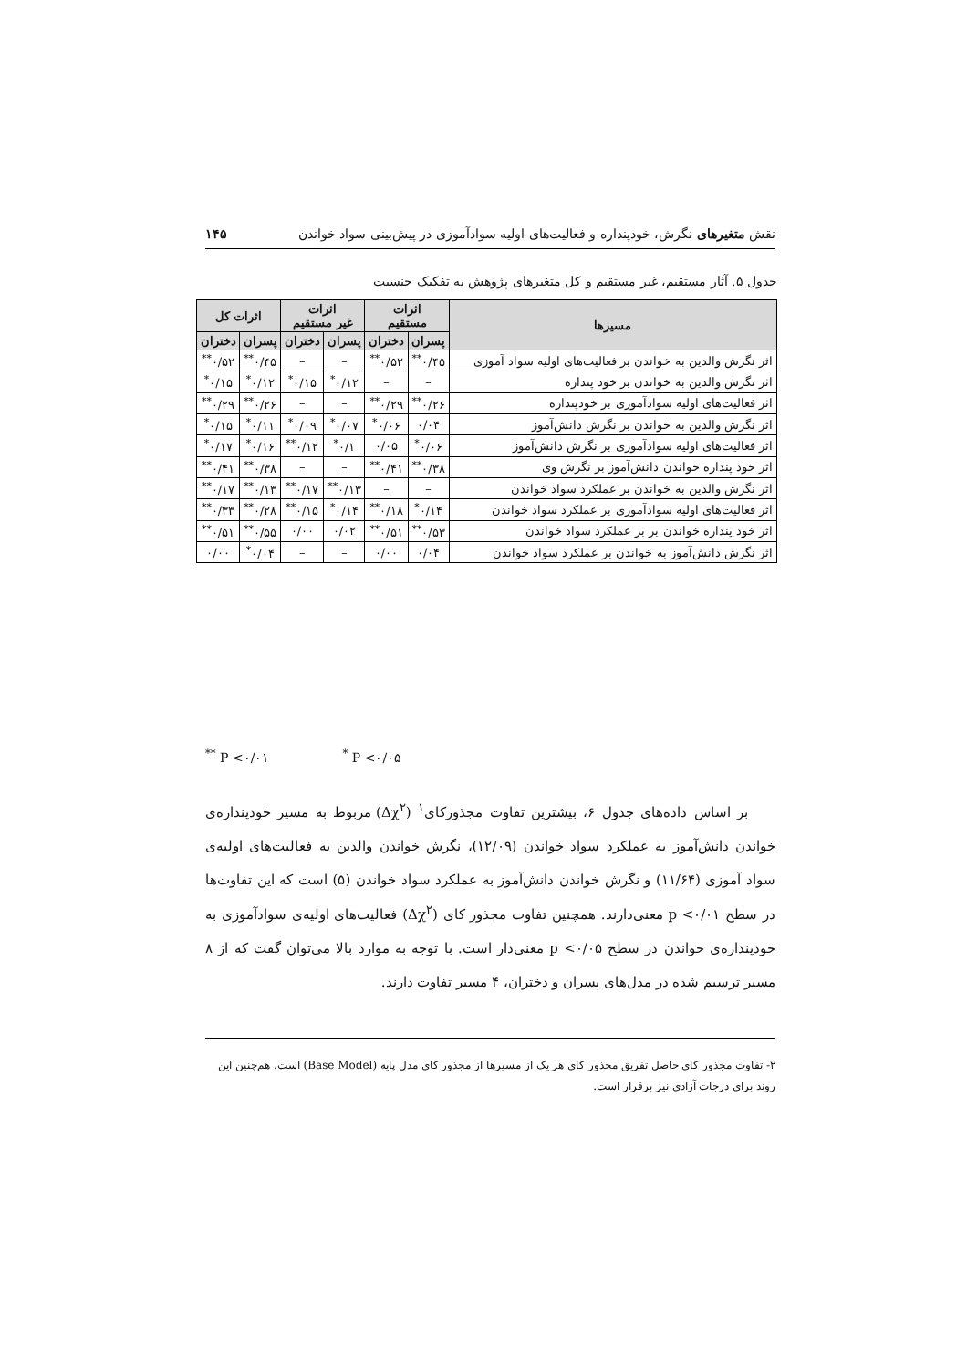نقش متغیرهای نگرش، خودپنداره و فعالیت‌های اولیه سوادآموزی در پیش‌بینی سواد خواندن ۱۴۵
جدول ۵. آثار مستقیم، غیر مستقیم و کل متغیرهای پژوهش به تفکیک جنسیت
| مسیرها | اثرات مستقیم | | اثرات غیر مستقیم | | اثرات کل | |
| --- | --- | --- | --- | --- | --- | --- |
| | پسران | دختران | پسران | دختران | پسران | دختران |
| اثر نگرش والدین به خواندن بر فعالیت‌های اولیه سواد آموزی | ۰/۴۵<sup>**</sup> | ۰/۵۲<sup>**</sup> | – | – | ۰/۴۵<sup>**</sup> | ۰/۵۲<sup>**</sup> |
| اثر نگرش والدین به خواندن بر خود پنداره | – | – | ۰/۱۲<sup>*</sup> | ۰/۱۵<sup>*</sup> | ۰/۱۲<sup>*</sup> | ۰/۱۵<sup>*</sup> |
| اثر فعالیت‌های اولیه سوادآموزی بر خودپنداره | ۰/۲۶<sup>**</sup> | ۰/۲۹<sup>**</sup> | – | – | ۰/۲۶<sup>**</sup> | ۰/۲۹<sup>**</sup> |
| اثر نگرش والدین به خواندن بر نگرش دانش‌آموز | ۰/۰۴ | ۰/۰۶<sup>*</sup> | ۰/۰۷<sup>*</sup> | ۰/۰۹<sup>*</sup> | ۰/۱۱<sup>*</sup> | ۰/۱۵<sup>*</sup> |
| اثر فعالیت‌های اولیه سوادآموزی بر نگرش دانش‌آموز | ۰/۰۶<sup>*</sup> | ۰/۰۵ | ۰/۱<sup>*</sup> | ۰/۱۲<sup>**</sup> | ۰/۱۶<sup>*</sup> | ۰/۱۷<sup>*</sup> |
| اثر خود پنداره خواندن دانش‌آموز بر نگرش وی | ۰/۳۸<sup>**</sup> | ۰/۴۱<sup>**</sup> | – | – | ۰/۳۸<sup>**</sup> | ۰/۴۱<sup>**</sup> |
| اثر نگرش والدین به خواندن بر عملکرد سواد خواندن | – | – | ۰/۱۳<sup>**</sup> | ۰/۱۷<sup>**</sup> | ۰/۱۳<sup>**</sup> | ۰/۱۷<sup>**</sup> |
| اثر فعالیت‌های اولیه سوادآموزی بر عملکرد سواد خواندن | ۰/۱۴<sup>*</sup> | ۰/۱۸<sup>**</sup> | ۰/۱۴<sup>*</sup> | ۰/۱۵<sup>**</sup> | ۰/۲۸<sup>**</sup> | ۰/۳۳<sup>**</sup> |
| اثر خود پنداره خواندن بر بر عملکرد سواد خواندن | ۰/۵۳<sup>**</sup> | ۰/۵۱<sup>**</sup> | ۰/۰۲ | ۰/۰۰ | ۰/۵۵<sup>**</sup> | ۰/۵۱<sup>**</sup> |
| اثر نگرش دانش‌آموز به خواندن بر عملکرد سواد خواندن | ۰/۰۴ | ۰/۰۰ | – | – | ۰/۰۴<sup>*</sup> | ۰/۰۰ |
<sup>**</sup> P <۰/۰۱ <sup>*</sup> P <۰/۰۵
بر اساس داده‌های جدول ۶، بیشترین تفاوت مجذورکای<sup>۱</sup> (Δχ<sup>۲</sup>) مربوط به مسیر خودپنداره‌ی خواندن دانش‌آموز به عملکرد سواد خواندن (۱۲/۰۹)، نگرش خواندن والدین به فعالیت‌های اولیه‌ی سواد آموزی (۱۱/۶۴) و نگرش خواندن دانش‌آموز به عملکرد سواد خواندن (۵) است که این تفاوت‌ها در سطح p <۰/۰۱ معنی‌دارند. همچنین تفاوت مجذور کای (Δχ<sup>۲</sup>) فعالیت‌های اولیه‌ی سوادآموزی به خودپنداره‌ی خواندن در سطح p <۰/۰۵ معنی‌دار است. با توجه به موارد بالا می‌توان گفت که از ۸ مسیر ترسیم شده در مدل‌های پسران و دختران، ۴ مسیر تفاوت دارند.
۲- تفاوت مجذور کای حاصل تفریق مجذور کای هر یک از مسیرها از مجذور کای مدل پایه (Base Model) است. هم‌چنین این روند برای درجات آزادی نیز برقرار است.